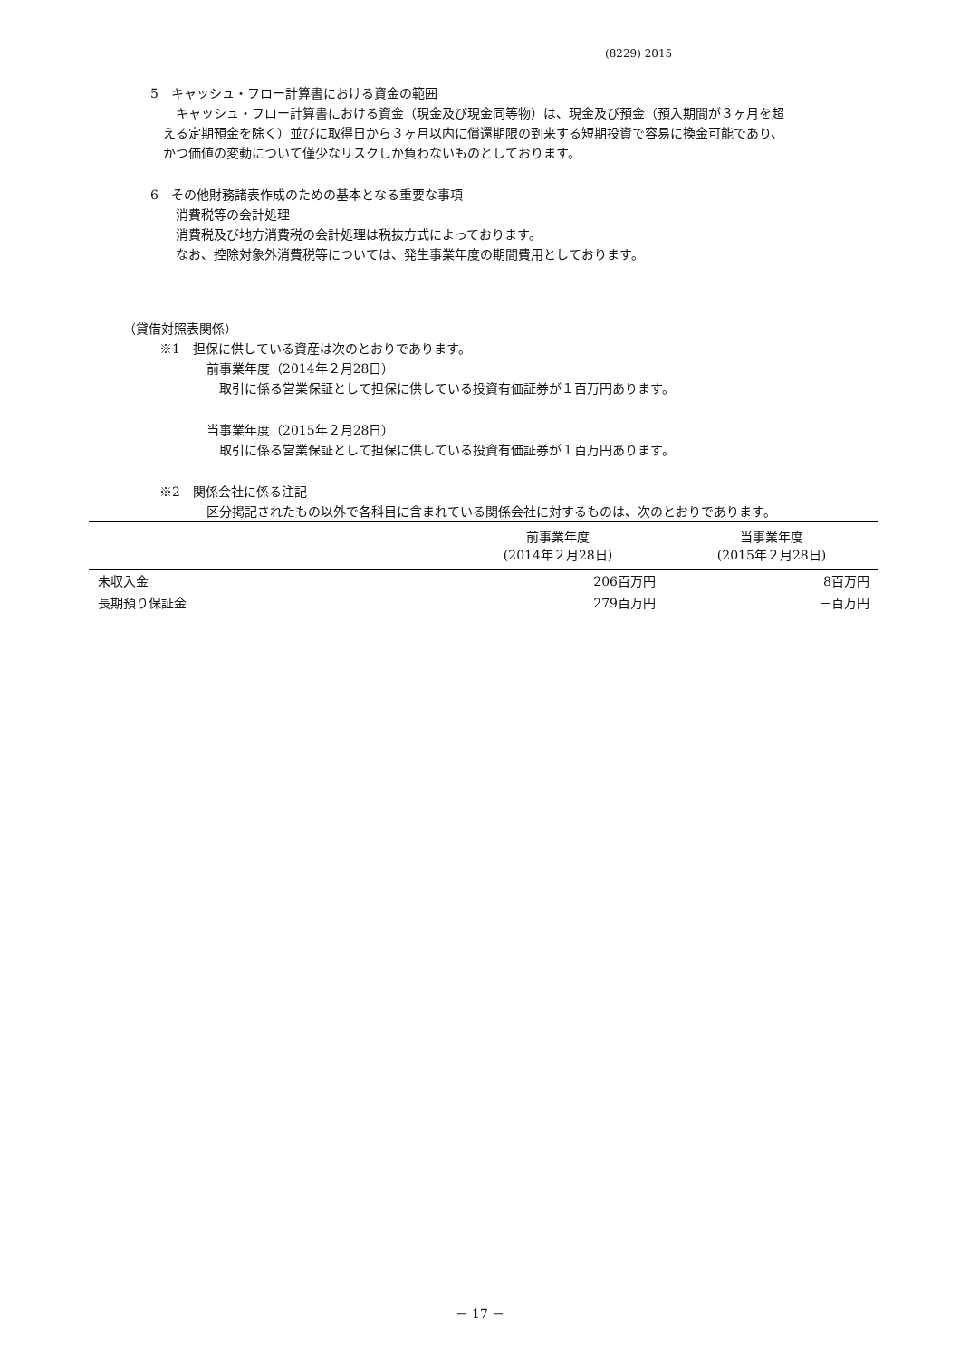(8229) 2015
5　キャッシュ・フロー計算書における資金の範囲
キャッシュ・フロー計算書における資金（現金及び現金同等物）は、現金及び預金（預入期間が３ヶ月を超
える定期預金を除く）並びに取得日から３ヶ月以内に償還期限の到来する短期投資で容易に換金可能であり、
かつ価値の変動について僅少なリスクしか負わないものとしております。
6　その他財務諸表作成のための基本となる重要な事項
消費税等の会計処理
消費税及び地方消費税の会計処理は税抜方式によっております。
なお、控除対象外消費税等については、発生事業年度の期間費用としております。
（貸借対照表関係）
※1　担保に供している資産は次のとおりであります。
前事業年度（2014年２月28日）
取引に係る営業保証として担保に供している投資有価証券が１百万円あります。
当事業年度（2015年２月28日）
取引に係る営業保証として担保に供している投資有価証券が１百万円あります。
※2　関係会社に係る注記
区分掲記されたもの以外で各科目に含まれている関係会社に対するものは、次のとおりであります。
| | 前事業年度 (2014年２月28日) | 当事業年度 (2015年２月28日) |
| --- | --- | --- |
| 未収入金 | 206百万円 | 8百万円 |
| 長期預り保証金 | 279百万円 | －百万円 |
－ 17 －